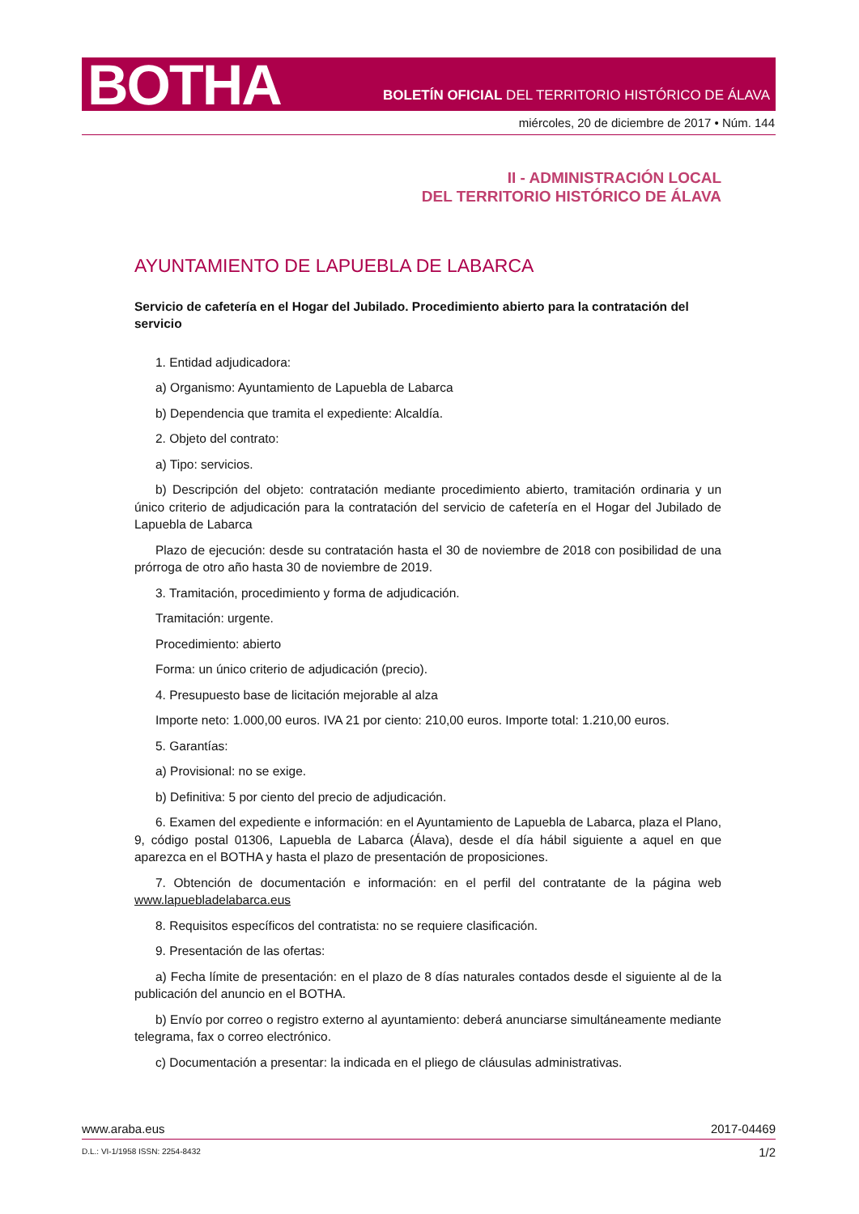BOTHA
BOLETÍN OFICIAL DEL TERRITORIO HISTÓRICO DE ÁLAVA
miércoles, 20 de diciembre de 2017 • Núm. 144
II - ADMINISTRACIÓN LOCAL
DEL TERRITORIO HISTÓRICO DE ÁLAVA
AYUNTAMIENTO DE LAPUEBLA DE LABARCA
Servicio de cafetería en el Hogar del Jubilado. Procedimiento abierto para la contratación del servicio
1. Entidad adjudicadora:
a) Organismo: Ayuntamiento de Lapuebla de Labarca
b) Dependencia que tramita el expediente: Alcaldía.
2. Objeto del contrato:
a) Tipo: servicios.
b) Descripción del objeto: contratación mediante procedimiento abierto, tramitación ordinaria y un único criterio de adjudicación para la contratación del servicio de cafetería en el Hogar del Jubilado de Lapuebla de Labarca
Plazo de ejecución: desde su contratación hasta el 30 de noviembre de 2018 con posibilidad de una prórroga de otro año hasta 30 de noviembre de 2019.
3. Tramitación, procedimiento y forma de adjudicación.
Tramitación: urgente.
Procedimiento: abierto
Forma: un único criterio de adjudicación (precio).
4. Presupuesto base de licitación mejorable al alza
Importe neto: 1.000,00 euros. IVA 21 por ciento: 210,00 euros. Importe total: 1.210,00 euros.
5. Garantías:
a) Provisional: no se exige.
b) Definitiva: 5 por ciento del precio de adjudicación.
6. Examen del expediente e información: en el Ayuntamiento de Lapuebla de Labarca, plaza el Plano, 9, código postal 01306, Lapuebla de Labarca (Álava), desde el día hábil siguiente a aquel en que aparezca en el BOTHA y hasta el plazo de presentación de proposiciones.
7. Obtención de documentación e información: en el perfil del contratante de la página web www.lapuebladelabarca.eus
8. Requisitos específicos del contratista: no se requiere clasificación.
9. Presentación de las ofertas:
a) Fecha límite de presentación: en el plazo de 8 días naturales contados desde el siguiente al de la publicación del anuncio en el BOTHA.
b) Envío por correo o registro externo al ayuntamiento: deberá anunciarse simultáneamente mediante telegrama, fax o correo electrónico.
c) Documentación a presentar: la indicada en el pliego de cláusulas administrativas.
www.araba.eus 2017-04469
D.L.: VI-1/1958 ISSN: 2254-8432
1/2